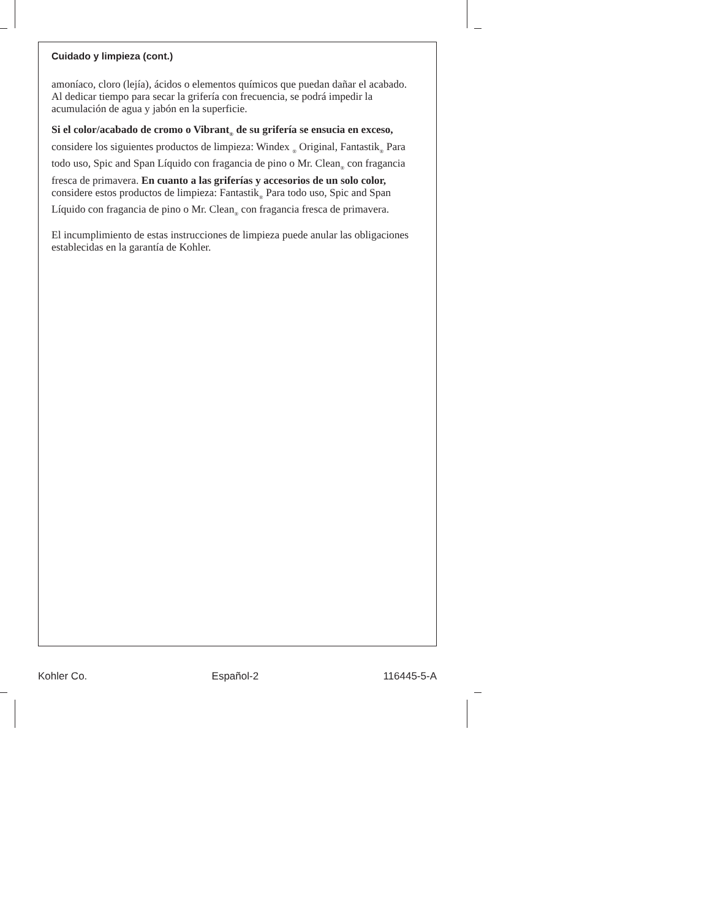Cuidado y limpieza (cont.)
amoníaco, cloro (lejía), ácidos o elementos químicos que puedan dañar el acabado. Al dedicar tiempo para secar la grifería con frecuencia, se podrá impedir la acumulación de agua y jabón en la superficie.
Si el color/acabado de cromo o Vibrant<sub>®</sub> de su grifería se ensucia en exceso, considere los siguientes productos de limpieza: Windex <sub>®</sub> Original, Fantastik<sub>®</sub> Para todo uso, Spic and Span Líquido con fragancia de pino o Mr. Clean<sub>®</sub> con fragancia fresca de primavera. En cuanto a las griferías y accesorios de un solo color, considere estos productos de limpieza: Fantastik<sub>®</sub> Para todo uso, Spic and Span Líquido con fragancia de pino o Mr. Clean<sub>®</sub> con fragancia fresca de primavera.
El incumplimiento de estas instrucciones de limpieza puede anular las obligaciones establecidas en la garantía de Kohler.
Kohler Co. Español-2 116445-5-A